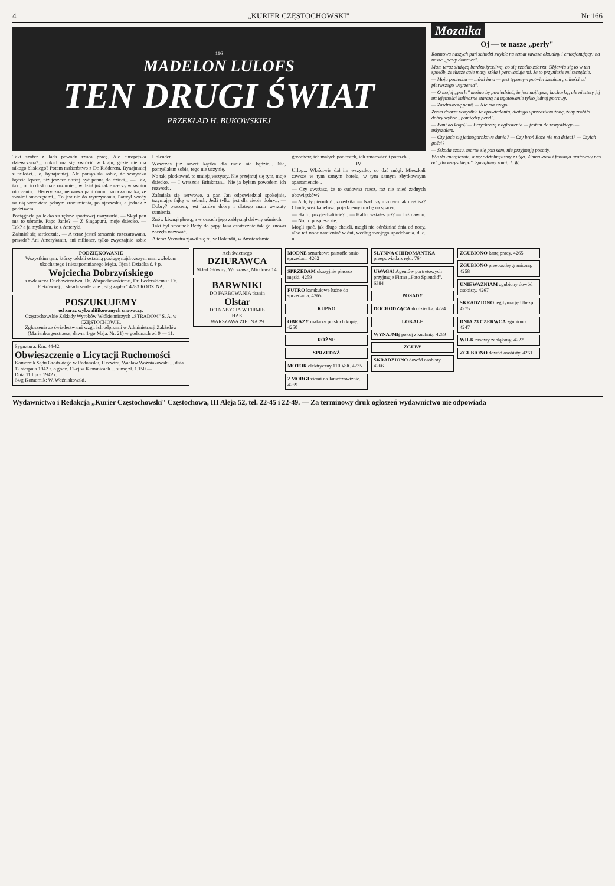4 „KURIER CZĘSTOCHOWSKI" Nr 166
116
MADELON LULOFS
TEN DRUGI ŚWIAT
PRZEKŁAD H. BUKOWSKIEJ
Taki szofer z lada powodu rzuca pracę. Ale europejska dziewczyna?... dokąd ma się zwrócić w kraju, gdzie nie ma nikogo bliskiego? Potem małżeństwo z De Ridderem. Bynajmniej z miłości... o, bynajmniej. Ale pomyślała sobie, że wszystko będzie lepsze, niż jeszcze dłużej być panną do dzieci... — Tak, tak... on to doskonale rozumie... widział już takie rzeczy w swoim otoczeniu... Histeryczna, nerwowa pani domu, smocza matka, ze swoimi smoczętami... To jest nie do wytrzymania. Patrzył wtedy na nią wzrokiem pełnym zrozumienia, po ojcowsku, a jednak z podziwem.
Pociągnęła go lekko za rękaw sportowej marynarki. — Skąd pan ma to ubranie, Papo Janie? — Z Singapuru, moje dziecko. — Tak? a ja myślałam, że z Ameryki.
Zaśmiał się serdecznie. — A teraz jesteś strasznie rozczarowana, prawda? Ani Amerykanin, ani milioner, tylko zwyczajnie sobie Holender.
Wówczas już nawet kącika dla mnie nie będzie... Nie, pomyślałam sobie, tego nie uczynię.
No tak, plotkować, to umieją wszyscy. Nie przejmuj się tym, moje dziecko. — I wreszcie Brinkman... Nie ja byłam powodem ich rozwodu.
Zaśmiała się nerwowo, a pan Jan odpowiedział spokojnie, trzymając fajkę w zębach: Jeśli tylko jest dla ciebie dobry... — Dobry? owszem, jest bardzo dobry i dlatego mam wyrzuty sumienia.
Znów kiwnął głową, a w oczach jego zabłysnął dziwny uśmiech.
Taki był stosunek Betty do papy Jana ostatecznie tak go znowu zaczęła nazywać.
A teraz Veenstra zjawił się tu, w Holandii, w Amsterdamie.
grzechów, ich małych podłostek, ich zmartwień i potrzeb...
IV
Urlop... Właściwie dał im wszystko, co dać mógł. Mieszkali zawsze w tym samym hotelu, w tym samym zbytkownym apartamencie...
— Czy uważasz, że to cudowna rzecz, raz nie mieć żadnych obowiązków?
— Ach, ty pierniku!.. zrzędziła. — Nad czym znowu tak myślisz? Chodź, weź kapelusz, pojedziemy trochę na spacer.
— Hallo, przyjechaliście?... — Hallo, wstałeś już? — Już dawno. — No, to pospiesz się...
Mogli spać, jak długo chcieli, mogli nie odróżniać dnia od nocy, albo też noce zamieniać w dni, według swojego upodobania. d. c. n.
Mozaika
Oj — te nasze „perły"
Rozmowa naszych pań schodzi zwykle na temat zawsze aktualny i emocjonujący: na nasze „perły domowe".
Mam teraz służącą bardzo życzliwą, co się rzadko zdarza. Objawia się to w ten sposób, że tłucze całe masy szkła i perswaduje mi, że to przyniesie mi szczęście.
— Moja pociecha — mówi inna — jest typowym potwierdzeniem „miłości od pierwszego wejrzenia".
— O mojej „perle" można by powiedzieć, że jest najlepszą kucharką, ale niestety jej umiejętności kulinarne starczą na ugotowanie tylko jednej potrawy.
— Zazdroszczę pani! — Nie ma czego.
Znam dobrze wszystkie te opowiadania, dlatego uprzedziłem żonę, żeby zrobiła dobry wybór „pomiędzy perel".
— Pani do kogo? — Przychodzę z ogłoszenia — jestem do wszystkiego — usłyszałem.
— Czy jada się jednogarnkowe dania? — Czy broń Boże nie ma dzieci? — Czyich gości?
— Szkoda czasu, martw się pan sam, nie przyjmuję posady.
Wyszła energicznie, a my odetchnęliśmy z ulgą. Zimna krew i fantazja uratowały nas od „do wszystkiego". Sprzątamy sami. J. W.
PODZIĘKOWANIE
Wszystkim tym, którzy oddali ostatnią posługę najdroższym nam zwłokom ukochanego i niezapomnianego Męża, Ojca i Dziadka ś. † p.
Wojciecha Dobrzyńskiego
a zwłaszcza Duchowieństwu, Dr. Warpechowskiemu, Dr. Bederskiemu i Dr. Fietzównej ... składa serdeczne „Bóg zapłać" 4283 RODZINA.
POSZUKUJEMY
od zaraz wykwalifikowanych snowaczy.
Częstochowskie Zakłady Wyrobów Włókienniczych „STRADOM" S. A. w CZĘSTOCHOWIE.
Zgłoszenia ze świadectwami wzgl. ich odpisami w Administracji Zakładów (Marienburgerstrasse, dawn. 1-go Maja, Nr. 21) w godzinach od 9 — 11.
Sygnatura: Km. 44/42.
Obwieszczenie o Licytacji Ruchomości
Komornik Sądu Grodzkiego w Radomsku, II rewiru, Wacław Woźniakowski ... dnia 12 sierpnia 1942 r. o godz. 11-ej w Kłomnicach ... sumę zł. 1.150.—
Dnia 11 lipca 1942 r.
64/g Komornik: W. Woźniakowski.
Ach świetnego
DZIURAWCA
Skład Główny: Warszawa, Miodowa 14.
BARWNIKI
DO FARBOWANIA tkanin
Olstar
DO NABYCIA W FIRMIE
HAK
WARSZAWA ZIELNA 29
MODNE sznurkowe pantofle tanio sprzedam. 4262
SPRZEDAM okazyjnie płaszcz męski. 4259
FUTRO karakułowe luźne do sprzedania. 4265
KUPNO
OBRAZY malarzy polskich kupię. 4250
RÓŻNE
SPRZEDAŻ
MOTOR elektryczny 110 Volt. 4235
2 MORGI ziemi na Jamrózowiźnie. 4269
SŁYNNA CHIROMANTKA przepowiada z ręki. 764
UWAGA! Agentów portretowych przyjmuje Firma „Foto Spiendid". 6384
POSADY
DOCHODZĄCA do dziecka. 4274
LOKALE
WYNAJMĘ pokój z kuchnią. 4269
ZGUBY
SKRADZIONO dowód osobisty. 4266
ZGUBIONO kartę pracy. 4265
ZGUBIONO przepustkę graniczną. 4258
UNIEWAŻNIAM zgubiony dowód osobisty. 4267
SKRADZIONO legitymację Ubezp. 4275
DNIA 23 CZERWCA zgubiono. 4247
WILK rasowy zabłąkany. 4222
ZGUBIONO dowód osobisty. 4261
Wydawnictwo i Redakcja „Kurier Częstochowski" Częstochowa, III Aleja 52, tel. 22-45 i 22-49. — Za terminowy druk ogłoszeń wydawnictwo nie odpowiada